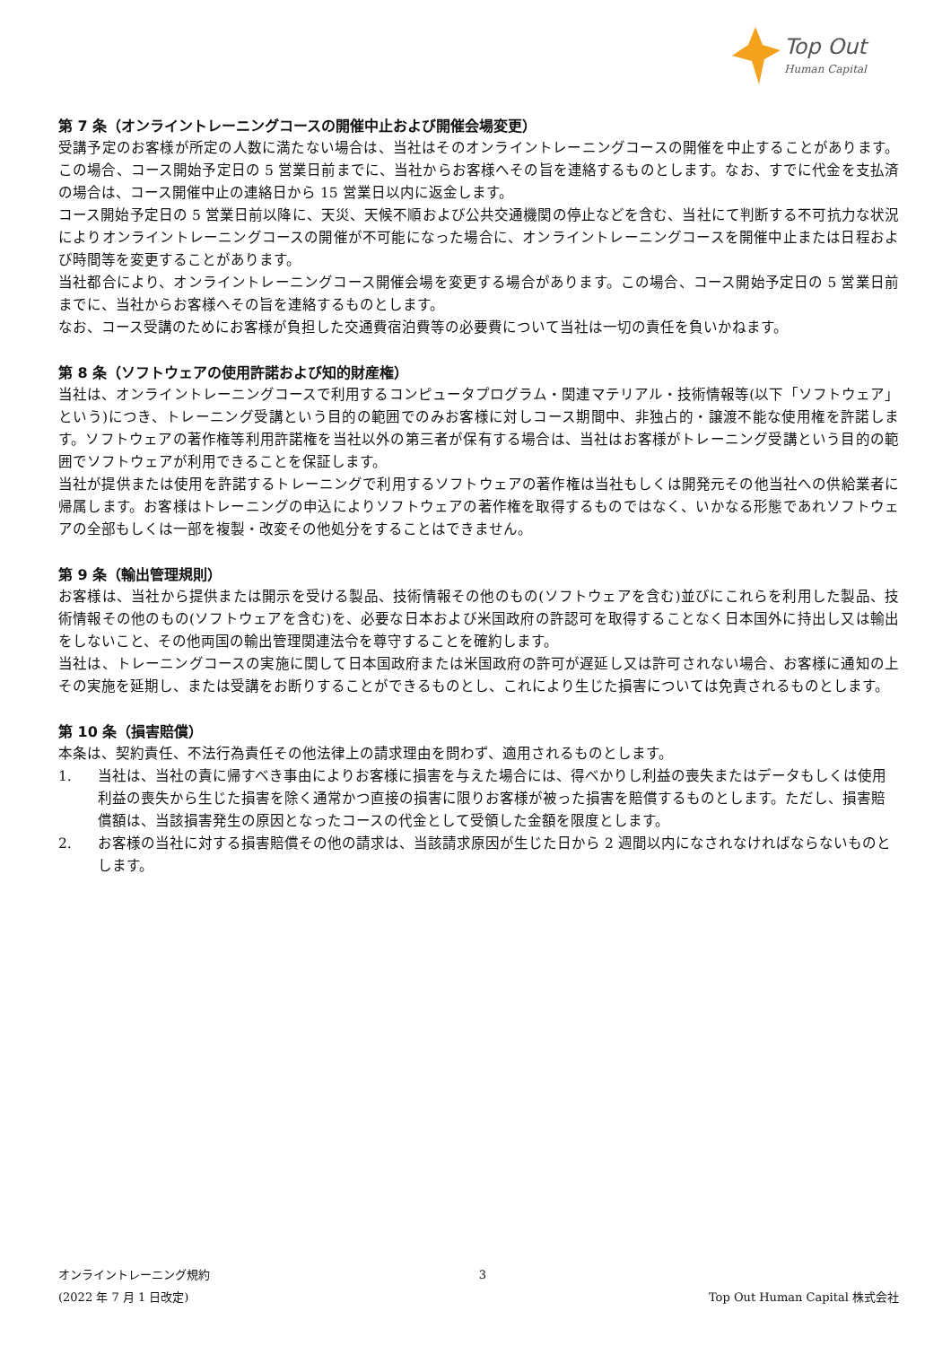Top Out
Human Capital
第 7 条（オンライントレーニングコースの開催中止および開催会場変更）
受講予定のお客様が所定の人数に満たない場合は、当社はそのオンライントレーニングコースの開催を中止することがあります。この場合、コース開始予定日の 5 営業日前までに、当社からお客様へその旨を連絡するものとします。なお、すでに代金を支払済の場合は、コース開催中止の連絡日から 15 営業日以内に返金します。
コース開始予定日の 5 営業日前以降に、天災、天候不順および公共交通機関の停止などを含む、当社にて判断する不可抗力な状況によりオンライントレーニングコースの開催が不可能になった場合に、オンライントレーニングコースを開催中止または日程および時間等を変更することがあります。
当社都合により、オンライントレーニングコース開催会場を変更する場合があります。この場合、コース開始予定日の 5 営業日前までに、当社からお客様へその旨を連絡するものとします。
なお、コース受講のためにお客様が負担した交通費宿泊費等の必要費について当社は一切の責任を負いかねます。
第 8 条（ソフトウェアの使用許諾および知的財産権）
当社は、オンライントレーニングコースで利用するコンピュータプログラム・関連マテリアル・技術情報等(以下「ソフトウェア」という)につき、トレーニング受講という目的の範囲でのみお客様に対しコース期間中、非独占的・譲渡不能な使用権を許諾します。ソフトウェアの著作権等利用許諾権を当社以外の第三者が保有する場合は、当社はお客様がトレーニング受講という目的の範囲でソフトウェアが利用できることを保証します。
当社が提供または使用を許諾するトレーニングで利用するソフトウェアの著作権は当社もしくは開発元その他当社への供給業者に帰属します。お客様はトレーニングの申込によりソフトウェアの著作権を取得するものではなく、いかなる形態であれソフトウェアの全部もしくは一部を複製・改変その他処分をすることはできません。
第 9 条（輸出管理規則）
お客様は、当社から提供または開示を受ける製品、技術情報その他のもの(ソフトウェアを含む)並びにこれらを利用した製品、技術情報その他のもの(ソフトウェアを含む)を、必要な日本および米国政府の許認可を取得することなく日本国外に持出し又は輸出をしないこと、その他両国の輸出管理関連法令を尊守することを確約します。
当社は、トレーニングコースの実施に関して日本国政府または米国政府の許可が遅延し又は許可されない場合、お客様に通知の上その実施を延期し、または受講をお断りすることができるものとし、これにより生じた損害については免責されるものとします。
第 10 条（損害賠償）
本条は、契約責任、不法行為責任その他法律上の請求理由を問わず、適用されるものとします。
1. 当社は、当社の責に帰すべき事由によりお客様に損害を与えた場合には、得べかりし利益の喪失またはデータもしくは使用利益の喪失から生じた損害を除く通常かつ直接の損害に限りお客様が被った損害を賠償するものとします。ただし、損害賠償額は、当該損害発生の原因となったコースの代金として受領した金額を限度とします。
2. お客様の当社に対する損害賠償その他の請求は、当該請求原因が生じた日から 2 週間以内になされなければならないものとします。
オンライントレーニング規約 3
(2022 年 7 月 1 日改定) Top Out Human Capital 株式会社